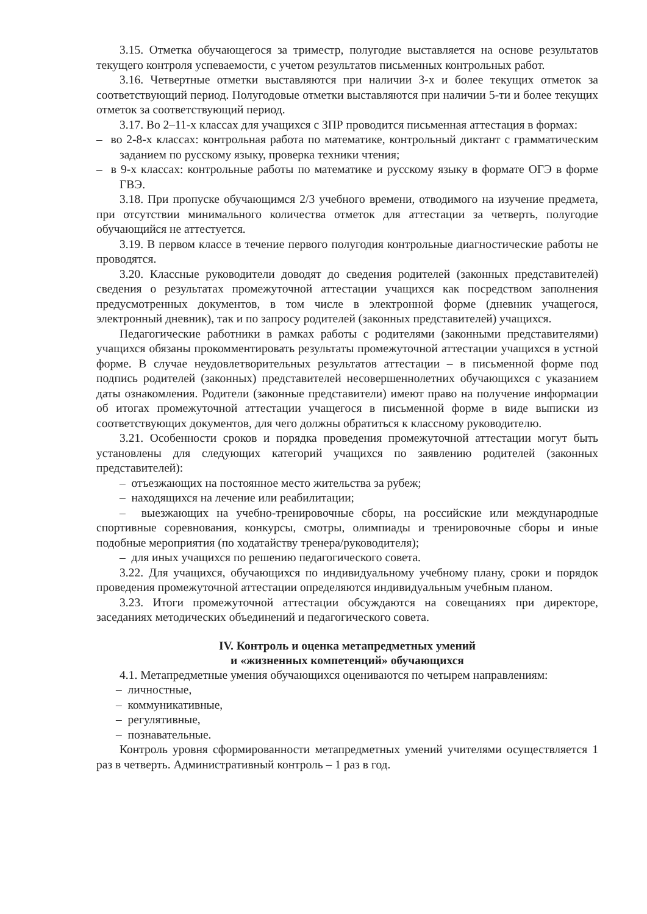3.15. Отметка обучающегося за триместр, полугодие выставляется на основе результатов текущего контроля успеваемости, с учетом результатов письменных контрольных работ.
3.16. Четвертные отметки выставляются при наличии 3-х и более текущих отметок за соответствующий период. Полугодовые отметки выставляются при наличии 5-ти и более текущих отметок за соответствующий период.
3.17. Во 2–11-х классах для учащихся с ЗПР проводится письменная аттестация в формах:
– во 2-8-х классах: контрольная работа по математике, контрольный диктант с грамматическим заданием по русскому языку, проверка техники чтения;
– в 9-х классах: контрольные работы по математике и русскому языку в формате ОГЭ в форме ГВЭ.
3.18. При пропуске обучающимся 2/3 учебного времени, отводимого на изучение предмета, при отсутствии минимального количества отметок для аттестации за четверть, полугодие обучающийся не аттестуется.
3.19. В первом классе в течение первого полугодия контрольные диагностические работы не проводятся.
3.20. Классные руководители доводят до сведения родителей (законных представителей) сведения о результатах промежуточной аттестации учащихся как посредством заполнения предусмотренных документов, в том числе в электронной форме (дневник учащегося, электронный дневник), так и по запросу родителей (законных представителей) учащихся.
Педагогические работники в рамках работы с родителями (законными представителями) учащихся обязаны прокомментировать результаты промежуточной аттестации учащихся в устной форме. В случае неудовлетворительных результатов аттестации – в письменной форме под подпись родителей (законных) представителей несовершеннолетних обучающихся с указанием даты ознакомления. Родители (законные представители) имеют право на получение информации об итогах промежуточной аттестации учащегося в письменной форме в виде выписки из соответствующих документов, для чего должны обратиться к классному руководителю.
3.21. Особенности сроков и порядка проведения промежуточной аттестации могут быть установлены для следующих категорий учащихся по заявлению родителей (законных представителей):
– отъезжающих на постоянное место жительства за рубеж;
– находящихся на лечение или реабилитации;
– выезжающих на учебно-тренировочные сборы, на российские или международные спортивные соревнования, конкурсы, смотры, олимпиады и тренировочные сборы и иные подобные мероприятия (по ходатайству тренера/руководителя);
– для иных учащихся по решению педагогического совета.
3.22. Для учащихся, обучающихся по индивидуальному учебному плану, сроки и порядок проведения промежуточной аттестации определяются индивидуальным учебным планом.
3.23. Итоги промежуточной аттестации обсуждаются на совещаниях при директоре, заседаниях методических объединений и педагогического совета.
IV. Контроль и оценка метапредметных умений
и «жизненных компетенций» обучающихся
4.1. Метапредметные умения обучающихся оцениваются по четырем направлениям:
– личностные,
– коммуникативные,
– регулятивные,
– познавательные.
Контроль уровня сформированности метапредметных умений учителями осуществляется 1 раз в четверть. Административный контроль – 1 раз в год.